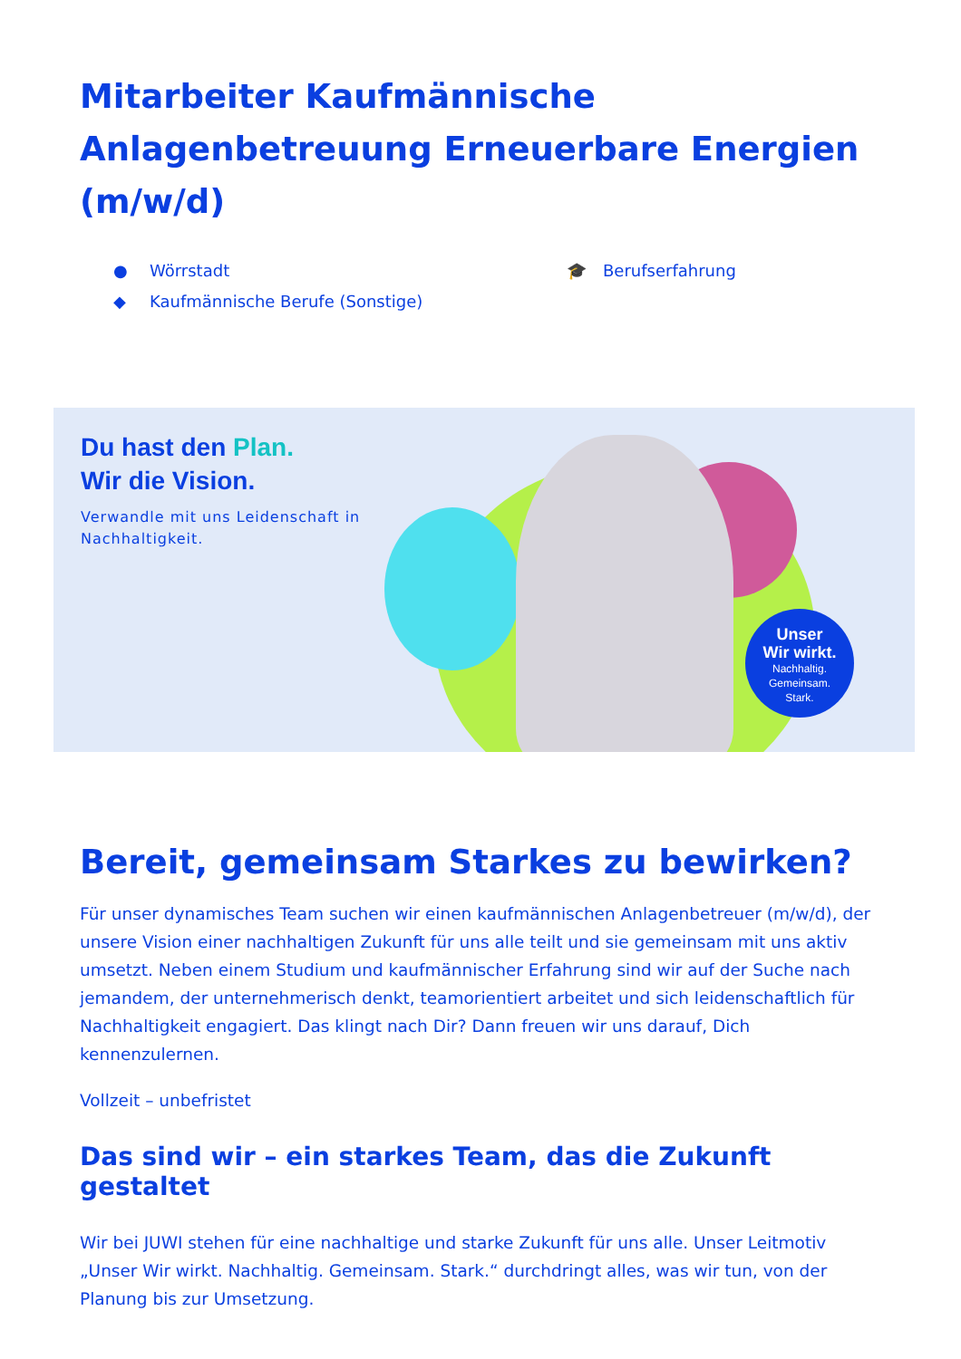Mitarbeiter Kaufmännische Anlagenbetreuung Erneuerbare Energien (m/w/d)
● Wörrstadt
◆ Kaufmännische Berufe (Sonstige)
🎓 Berufserfahrung
Du hast den Plan.
Wir die Vision.
Verwandle mit uns Leidenschaft in
Nachhaltigkeit.
Unser
Wir wirkt.
Nachhaltig.
Gemeinsam.
Stark.
Bereit, gemeinsam Starkes zu bewirken?
Für unser dynamisches Team suchen wir einen kaufmännischen Anlagenbetreuer (m/w/d), der unsere Vision einer nachhaltigen Zukunft für uns alle teilt und sie gemeinsam mit uns aktiv umsetzt. Neben einem Studium und kaufmännischer Erfahrung sind wir auf der Suche nach jemandem, der unternehmerisch denkt, teamorientiert arbeitet und sich leidenschaftlich für Nachhaltigkeit engagiert. Das klingt nach Dir? Dann freuen wir uns darauf, Dich kennenzulernen.
Vollzeit – unbefristet
Das sind wir – ein starkes Team, das die Zukunft gestaltet
Wir bei JUWI stehen für eine nachhaltige und starke Zukunft für uns alle. Unser Leitmotiv „Unser Wir wirkt. Nachhaltig. Gemeinsam. Stark.“ durchdringt alles, was wir tun, von der Planung bis zur Umsetzung.